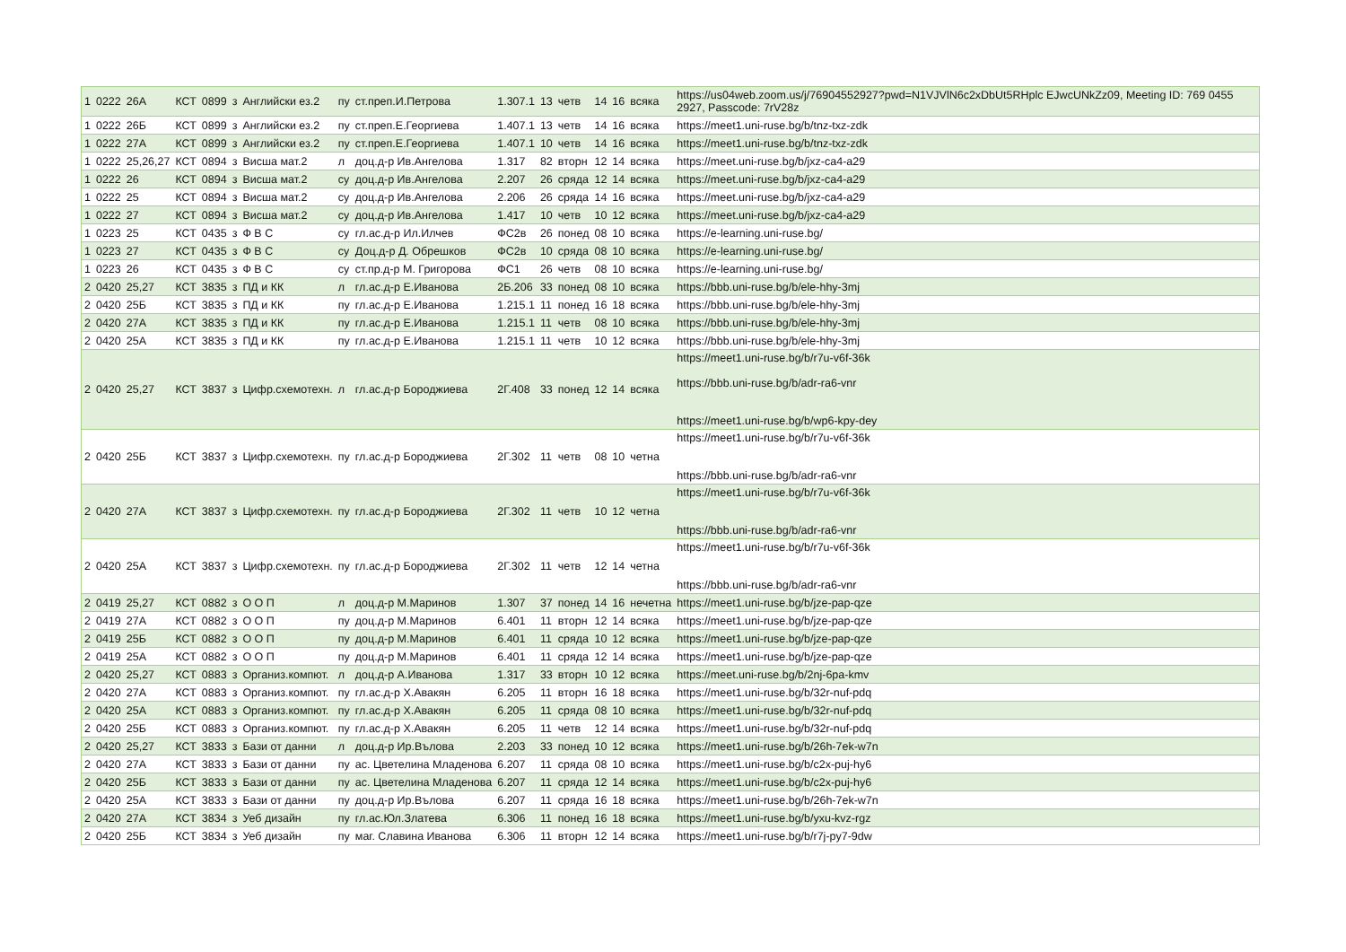| 1 | 0222 | 26А | КСТ | 0899 | з | Английски ез.2 | пу | ст.преп.И.Петрова | 1.307.1 | 13 | четв | 14 | 16 | всяка | https://us04web.zoom.us/j/76904552927?pwd=N1VJVlN6c2xDbUt5RHplc EJwcUNkZz09, Meeting ID: 769 0455 2927, Passcode: 7rV28z |
| 1 | 0222 | 26Б | КСТ | 0899 | з | Английски ез.2 | пу | ст.преп.Е.Георгиева | 1.407.1 | 13 | четв | 14 | 16 | всяка | https://meet1.uni-ruse.bg/b/tnz-txz-zdk |
| 1 | 0222 | 27А | КСТ | 0899 | з | Английски ез.2 | пу | ст.преп.Е.Георгиева | 1.407.1 | 10 | четв | 14 | 16 | всяка | https://meet1.uni-ruse.bg/b/tnz-txz-zdk |
| 1 | 0222 | 25,26,27 | КСТ | 0894 | з | Висша мат.2 | л | доц.д-р Ив.Ангелова | 1.317 | 82 | вторн | 12 | 14 | всяка | https://meet.uni-ruse.bg/b/jxz-ca4-a29 |
| 1 | 0222 | 26 | КСТ | 0894 | з | Висша мат.2 | су | доц.д-р Ив.Ангелова | 2.207 | 26 | сряда | 12 | 14 | всяка | https://meet.uni-ruse.bg/b/jxz-ca4-a29 |
| 1 | 0222 | 25 | КСТ | 0894 | з | Висша мат.2 | су | доц.д-р Ив.Ангелова | 2.206 | 26 | сряда | 14 | 16 | всяка | https://meet.uni-ruse.bg/b/jxz-ca4-a29 |
| 1 | 0222 | 27 | КСТ | 0894 | з | Висша мат.2 | су | доц.д-р Ив.Ангелова | 1.417 | 10 | четв | 10 | 12 | всяка | https://meet.uni-ruse.bg/b/jxz-ca4-a29 |
| 1 | 0223 | 25 | КСТ | 0435 | з | Ф В С | су | гл.ас.д-р Ил.Илчев | ФС2в | 26 | понед | 08 | 10 | всяка | https://e-learning.uni-ruse.bg/ |
| 1 | 0223 | 27 | КСТ | 0435 | з | Ф В С | су | Доц.д-р Д. Обрешков | ФС2в | 10 | сряда | 08 | 10 | всяка | https://e-learning.uni-ruse.bg/ |
| 1 | 0223 | 26 | КСТ | 0435 | з | Ф В С | су | ст.пр.д-р М. Григорова | ФС1 | 26 | четв | 08 | 10 | всяка | https://e-learning.uni-ruse.bg/ |
| 2 | 0420 | 25,27 | КСТ | 3835 | з | ПД и КК | л | гл.ас.д-р Е.Иванова | 2Б.206 | 33 | понед | 08 | 10 | всяка | https://bbb.uni-ruse.bg/b/ele-hhy-3mj |
| 2 | 0420 | 25Б | КСТ | 3835 | з | ПД и КК | пу | гл.ас.д-р Е.Иванова | 1.215.1 | 11 | понед | 16 | 18 | всяка | https://bbb.uni-ruse.bg/b/ele-hhy-3mj |
| 2 | 0420 | 27А | КСТ | 3835 | з | ПД и КК | пу | гл.ас.д-р Е.Иванова | 1.215.1 | 11 | четв | 08 | 10 | всяка | https://bbb.uni-ruse.bg/b/ele-hhy-3mj |
| 2 | 0420 | 25А | КСТ | 3835 | з | ПД и КК | пу | гл.ас.д-р Е.Иванова | 1.215.1 | 11 | четв | 10 | 12 | всяка | https://bbb.uni-ruse.bg/b/ele-hhy-3mj |
| 2 | 0420 | 25,27 | КСТ | 3837 | з | Цифр.схемотехн. | л | гл.ас.д-р Бороджиева | 2Г.408 | 33 | понед | 12 | 14 | всяка | https://meet1.uni-ruse.bg/b/r7u-v6f-36k https://bbb.uni-ruse.bg/b/adr-ra6-vnr https://meet1.uni-ruse.bg/b/wp6-kpy-dey |
| 2 | 0420 | 25Б | КСТ | 3837 | з | Цифр.схемотехн. | пу | гл.ас.д-р Бороджиева | 2Г.302 | 11 | четв | 08 | 10 | четна | https://meet1.uni-ruse.bg/b/r7u-v6f-36k https://bbb.uni-ruse.bg/b/adr-ra6-vnr |
| 2 | 0420 | 27А | КСТ | 3837 | з | Цифр.схемотехн. | пу | гл.ас.д-р Бороджиева | 2Г.302 | 11 | четв | 10 | 12 | четна | https://meet1.uni-ruse.bg/b/r7u-v6f-36k https://bbb.uni-ruse.bg/b/adr-ra6-vnr |
| 2 | 0420 | 25А | КСТ | 3837 | з | Цифр.схемотехн. | пу | гл.ас.д-р Бороджиева | 2Г.302 | 11 | четв | 12 | 14 | четна | https://meet1.uni-ruse.bg/b/r7u-v6f-36k https://bbb.uni-ruse.bg/b/adr-ra6-vnr |
| 2 | 0419 | 25,27 | КСТ | 0882 | з | О О П | л | доц.д-р М.Маринов | 1.307 | 37 | понед | 14 | 16 | нечетна | https://meet1.uni-ruse.bg/b/jze-pap-qze |
| 2 | 0419 | 27А | КСТ | 0882 | з | О О П | пу | доц.д-р М.Маринов | 6.401 | 11 | вторн | 12 | 14 | всяка | https://meet1.uni-ruse.bg/b/jze-pap-qze |
| 2 | 0419 | 25Б | КСТ | 0882 | з | О О П | пу | доц.д-р М.Маринов | 6.401 | 11 | сряда | 10 | 12 | всяка | https://meet1.uni-ruse.bg/b/jze-pap-qze |
| 2 | 0419 | 25А | КСТ | 0882 | з | О О П | пу | доц.д-р М.Маринов | 6.401 | 11 | сряда | 12 | 14 | всяка | https://meet1.uni-ruse.bg/b/jze-pap-qze |
| 2 | 0420 | 25,27 | КСТ | 0883 | з | Организ.компют. | л | доц.д-р А.Иванова | 1.317 | 33 | вторн | 10 | 12 | всяка | https://meet.uni-ruse.bg/b/2nj-6pa-kmv |
| 2 | 0420 | 27А | КСТ | 0883 | з | Организ.компют. | пу | гл.ас.д-р Х.Авакян | 6.205 | 11 | вторн | 16 | 18 | всяка | https://meet1.uni-ruse.bg/b/32r-nuf-pdq |
| 2 | 0420 | 25А | КСТ | 0883 | з | Организ.компют. | пу | гл.ас.д-р Х.Авакян | 6.205 | 11 | сряда | 08 | 10 | всяка | https://meet1.uni-ruse.bg/b/32r-nuf-pdq |
| 2 | 0420 | 25Б | КСТ | 0883 | з | Организ.компют. | пу | гл.ас.д-р Х.Авакян | 6.205 | 11 | четв | 12 | 14 | всяка | https://meet1.uni-ruse.bg/b/32r-nuf-pdq |
| 2 | 0420 | 25,27 | КСТ | 3833 | з | Бази от данни | л | доц.д-р Ир.Вълова | 2.203 | 33 | понед | 10 | 12 | всяка | https://meet1.uni-ruse.bg/b/26h-7ek-w7n |
| 2 | 0420 | 27А | КСТ | 3833 | з | Бази от данни | пу | ас. Цветелина Младенова | 6.207 | 11 | сряда | 08 | 10 | всяка | https://meet1.uni-ruse.bg/b/c2x-puj-hy6 |
| 2 | 0420 | 25Б | КСТ | 3833 | з | Бази от данни | пу | ас. Цветелина Младенова | 6.207 | 11 | сряда | 12 | 14 | всяка | https://meet1.uni-ruse.bg/b/c2x-puj-hy6 |
| 2 | 0420 | 25А | КСТ | 3833 | з | Бази от данни | пу | доц.д-р Ир.Вълова | 6.207 | 11 | сряда | 16 | 18 | всяка | https://meet1.uni-ruse.bg/b/26h-7ek-w7n |
| 2 | 0420 | 27А | КСТ | 3834 | з | Уеб дизайн | пу | гл.ас.Юл.Златева | 6.306 | 11 | понед | 16 | 18 | всяка | https://meet1.uni-ruse.bg/b/yxu-kvz-rgz |
| 2 | 0420 | 25Б | КСТ | 3834 | з | Уеб дизайн | пу | маг. Славина Иванова | 6.306 | 11 | вторн | 12 | 14 | всяка | https://meet1.uni-ruse.bg/b/r7j-py7-9dw |